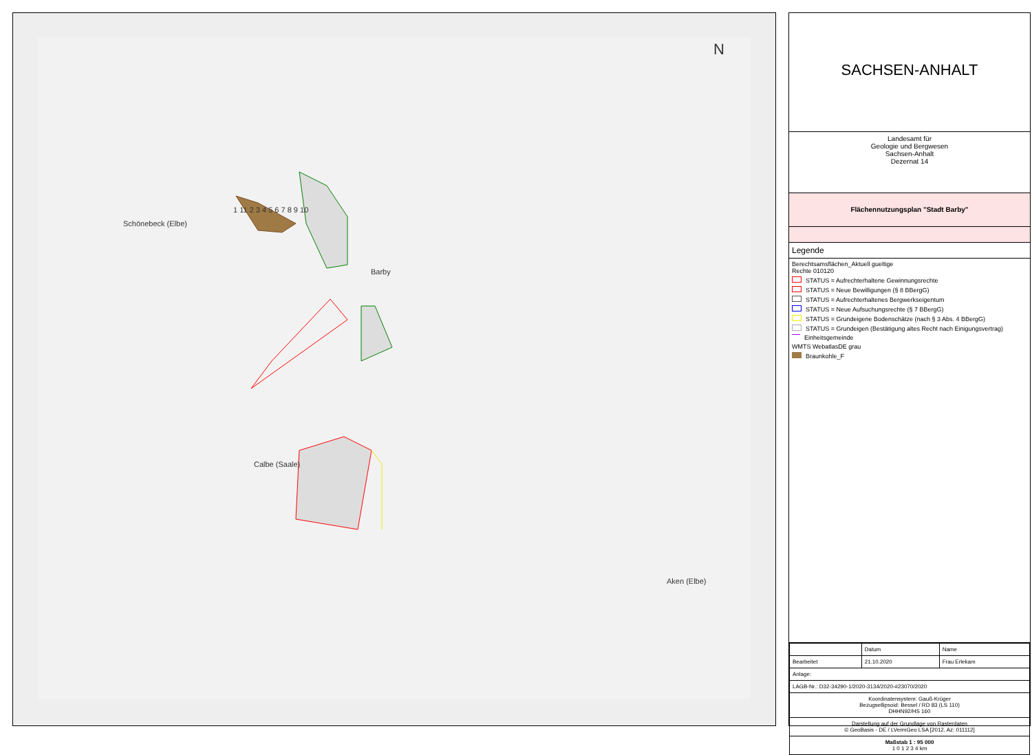Schönebeck (Elbe)
Barby
Calbe (Saale)
Aken (Elbe)
1 11 2 3 4 5 6 7 8 9 10
N
SACHSEN-ANHALT
Landesamt für
Geologie und Bergwesen
Sachsen-Anhalt
Dezernat 14
Flächennutzungsplan "Stadt Barby"
Legende
Berechtsamsflächen_Aktuell gueltige
Rechte 010120
STATUS = Aufrechterhaltene Gewinnungsrechte
STATUS = Neue Bewilligungen (§ 8 BBergG)
STATUS = Aufrechterhaltenes Bergwerkseigentum
STATUS = Neue Aufsuchungsrechte (§ 7 BBergG)
STATUS = Grundeigene Bodenschätze (nach § 3 Abs. 4 BBergG)
STATUS = Grundeigen (Bestätigung altes Recht nach Einigungsvertrag)
Einheitsgemeinde
WMTS WebatlasDE grau
Braunkohle_F
| | Datum | Name |
| --- | --- | --- |
| Bearbeitet | 21.10.2020 | Frau Erlekam |
| Anlage: | | |
| LAGB-Nr.: D32-34290-1/2020-3134/2020-#23070/2020 | | |
| Koordinatensystem: Gauß-Krüger Bezugsellipsoid: Bessel / RD 83 (LS 110) DHHN92/HS 160 | | |
| Darstellung auf der Grundlage von Rasterdaten © GeoBasis - DE / LVermGeo LSA [2012, Az: 011112] | | |
| Maßstab 1 : 95 000 1 0 1 2 3 4 km | | |